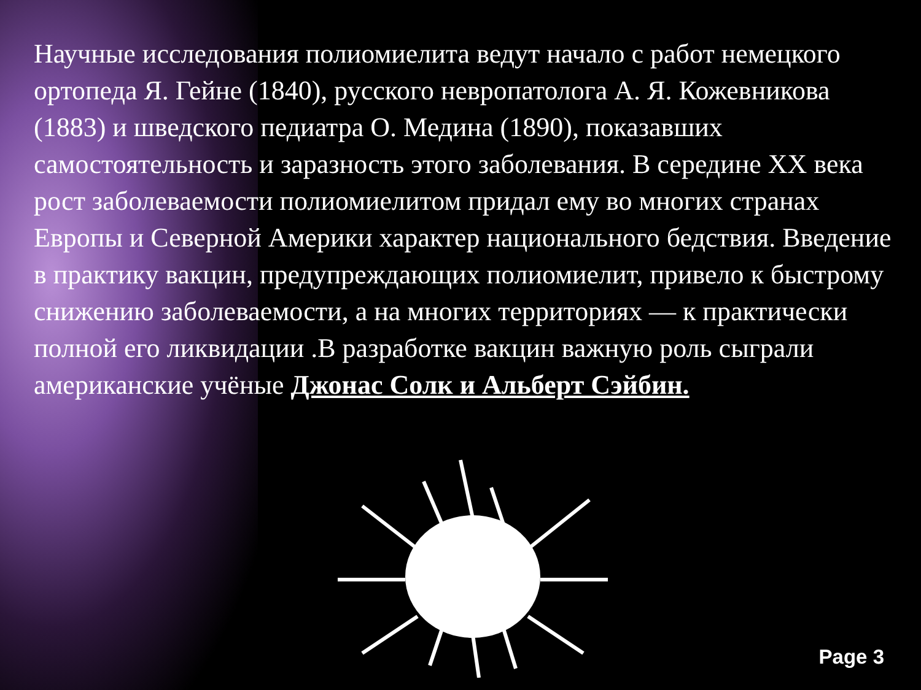Научные исследования полиомиелита ведут начало с работ немецкого ортопеда Я. Гейне (1840), русского невропатолога А. Я. Кожевникова (1883) и шведского педиатра О. Медина (1890), показавших самостоятельность и заразность этого заболевания. В середине XX века рост заболеваемости полиомиелитом придал ему во многих странах Европы и Северной Америки характер национального бедствия. Введение в практику вакцин, предупреждающих полиомиелит, привело к быстрому снижению заболеваемости, а на многих территориях — к практически полной его ликвидации .В разработке вакцин важную роль сыграли американские учёные Джонас Солк и Альберт Сэйбин.
Page 3